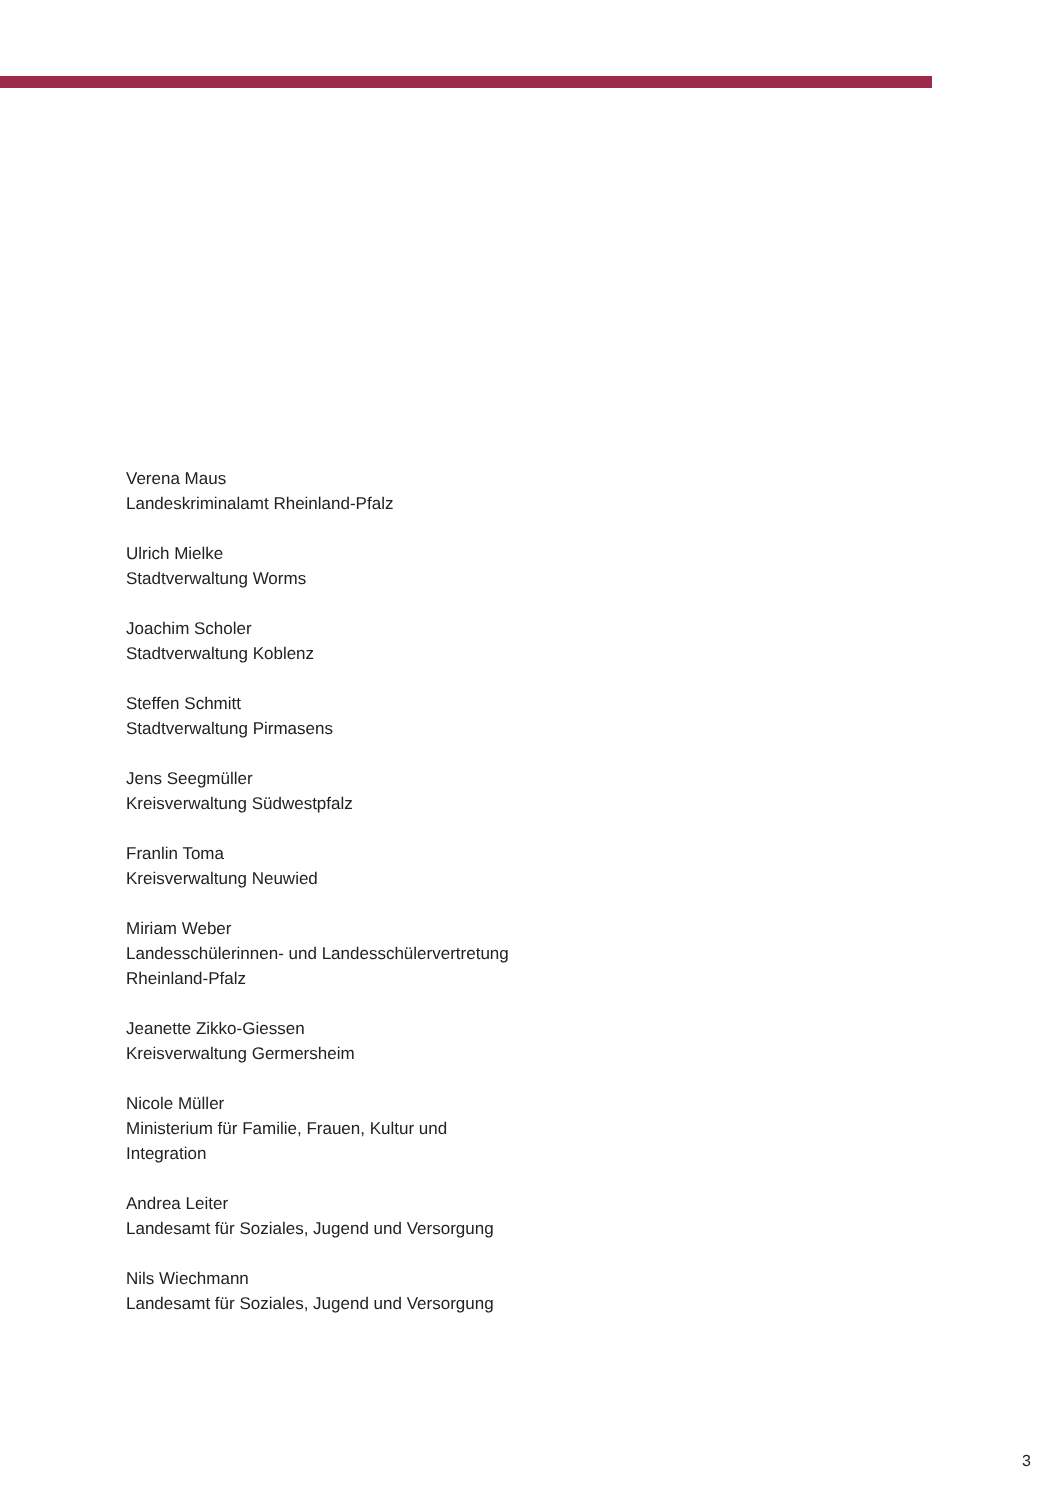Verena Maus
Landeskriminalamt Rheinland-Pfalz
Ulrich Mielke
Stadtverwaltung Worms
Joachim Scholer
Stadtverwaltung Koblenz
Steffen Schmitt
Stadtverwaltung Pirmasens
Jens Seegmüller
Kreisverwaltung Südwestpfalz
Franlin Toma
Kreisverwaltung Neuwied
Miriam Weber
Landesschülerinnen- und Landesschülervertretung
Rheinland-Pfalz
Jeanette Zikko-Giessen
Kreisverwaltung Germersheim
Nicole Müller
Ministerium für Familie, Frauen, Kultur und
Integration
Andrea Leiter
Landesamt für Soziales, Jugend und Versorgung
Nils Wiechmann
Landesamt für Soziales, Jugend und Versorgung
3